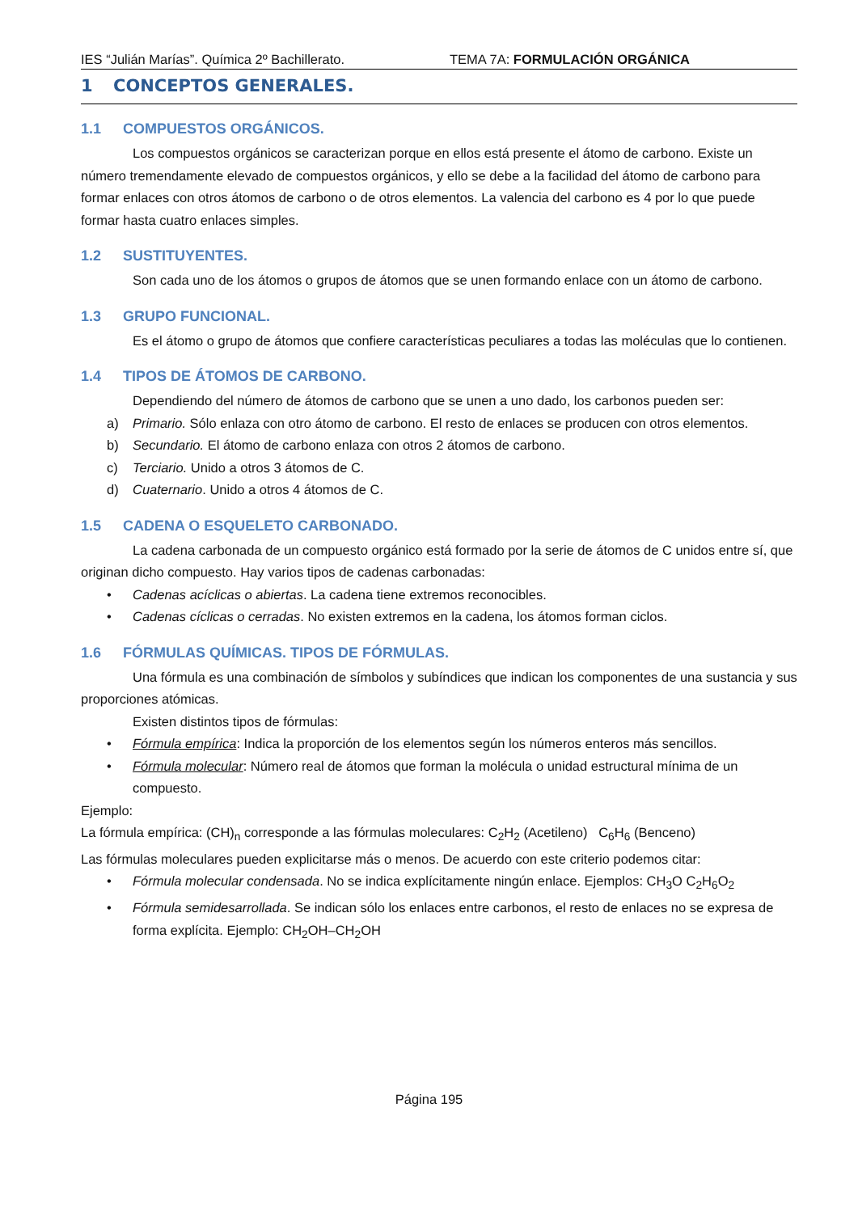IES “Julián Marías”. Química 2º Bachillerato. TEMA 7A: FORMULACIÓN ORGÁNICA
1 CONCEPTOS GENERALES.
1.1 COMPUESTOS ORGÁNICOS.
Los compuestos orgánicos se caracterizan porque en ellos está presente el átomo de carbono. Existe un número tremendamente elevado de compuestos orgánicos, y ello se debe a la facilidad del átomo de carbono para formar enlaces con otros átomos de carbono o de otros elementos. La valencia del carbono es 4 por lo que puede formar hasta cuatro enlaces simples.
1.2 SUSTITUYENTES.
Son cada uno de los átomos o grupos de átomos que se unen formando enlace con un átomo de carbono.
1.3 GRUPO FUNCIONAL.
Es el átomo o grupo de átomos que confiere características peculiares a todas las moléculas que lo contienen.
1.4 TIPOS DE ÁTOMOS DE CARBONO.
Dependiendo del número de átomos de carbono que se unen a uno dado, los carbonos pueden ser:
a) Primario. Sólo enlaza con otro átomo de carbono. El resto de enlaces se producen con otros elementos.
b) Secundario. El átomo de carbono enlaza con otros 2 átomos de carbono.
c) Terciario. Unido a otros 3 átomos de C.
d) Cuaternario. Unido a otros 4 átomos de C.
1.5 CADENA O ESQUELETO CARBONADO.
La cadena carbonada de un compuesto orgánico está formado por la serie de átomos de C unidos entre sí, que originan dicho compuesto. Hay varios tipos de cadenas carbonadas:
• Cadenas acíclicas o abiertas. La cadena tiene extremos reconocibles.
• Cadenas cíclicas o cerradas. No existen extremos en la cadena, los átomos forman ciclos.
1.6 FÓRMULAS QUÍMICAS. TIPOS DE FÓRMULAS.
Una fórmula es una combinación de símbolos y subíndices que indican los componentes de una sustancia y sus proporciones atómicas.
Existen distintos tipos de fórmulas:
• Fórmula empírica: Indica la proporción de los elementos según los números enteros más sencillos.
• Fórmula molecular: Número real de átomos que forman la molécula o unidad estructural mínima de un compuesto.
Ejemplo:
La fórmula empírica: (CH)<sub>n</sub> corresponde a las fórmulas moleculares: C<sub>2</sub>H<sub>2</sub> (Acetileno) C<sub>6</sub>H<sub>6</sub> (Benceno)
Las fórmulas moleculares pueden explicitarse más o menos. De acuerdo con este criterio podemos citar:
• Fórmula molecular condensada. No se indica explícitamente ningún enlace. Ejemplos: CH<sub>3</sub>O C<sub>2</sub>H<sub>6</sub>O<sub>2</sub>
• Fórmula semidesarrollada. Se indican sólo los enlaces entre carbonos, el resto de enlaces no se expresa de forma explícita. Ejemplo: CH<sub>2</sub>OH–CH<sub>2</sub>OH
Página 195